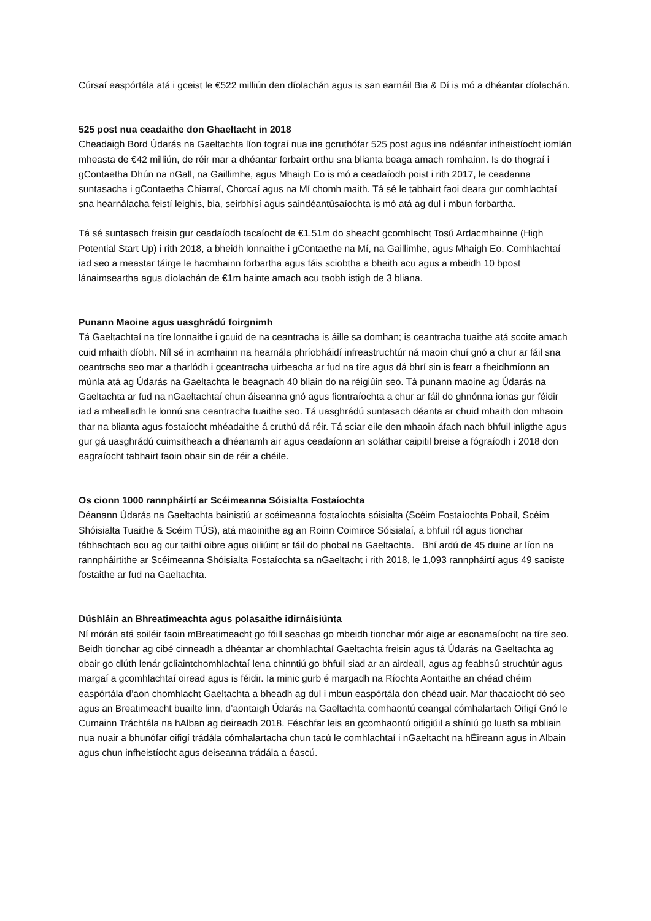Cúrsaí easpórtála atá i gceist le €522 milliún den díolachán agus is san earnáil Bia & Dí is mó a dhéantar díolachán.
525 post nua ceadaithe don Ghaeltacht in 2018
Cheadaigh Bord Údarás na Gaeltachta líon tograí nua ina gcruthófar 525 post agus ina ndéanfar infheistíocht iomlán mheasta de €42 milliún, de réir mar a dhéantar forbairt orthu sna blianta beaga amach romhainn. Is do thograí i gContaetha Dhún na nGall, na Gaillimhe, agus Mhaigh Eo is mó a ceadaíodh poist i rith 2017, le ceadanna suntasacha i gContaetha Chiarraí, Chorcaí agus na Mí chomh maith. Tá sé le tabhairt faoi deara gur comhlachtaí sna hearnálacha feistí leighis, bia, seirbhísí agus saindéantúsaíochta is mó atá ag dul i mbun forbartha.
Tá sé suntasach freisin gur ceadaíodh tacaíocht de €1.51m do sheacht gcomhlacht Tosú Ardacmhainne (High Potential Start Up) i rith 2018, a bheidh lonnaithe i gContaethe na Mí, na Gaillimhe, agus Mhaigh Eo. Comhlachtaí iad seo a meastar táirge le hacmhainn forbartha agus fáis sciobtha a bheith acu agus a mbeidh 10 bpost lánaimseartha agus díolachán de €1m bainte amach acu taobh istigh de 3 bliana.
Punann Maoine agus uasghrádú foirgnimh
Tá Gaeltachtaí na tíre lonnaithe i gcuid de na ceantracha is áille sa domhan; is ceantracha tuaithe atá scoite amach cuid mhaith díobh. Níl sé in acmhainn na hearnála phríobháidí infreastruchtúr ná maoin chuí gnó a chur ar fáil sna ceantracha seo mar a tharlódh i gceantracha uirbeacha ar fud na tíre agus dá bhrí sin is fearr a fheidhmíonn an múnla atá ag Údarás na Gaeltachta le beagnach 40 bliain do na réigiúin seo. Tá punann maoine ag Údarás na Gaeltachta ar fud na nGaeltachtaí chun áiseanna gnó agus fiontraíochta a chur ar fáil do ghnónna ionas gur féidir iad a mhealladh le lonnú sna ceantracha tuaithe seo. Tá uasghrádú suntasach déanta ar chuid mhaith don mhaoin thar na blianta agus fostaíocht mhéadaithe á cruthú dá réir. Tá sciar eile den mhaoin áfach nach bhfuil inligthe agus gur gá uasghrádú cuimsitheach a dhéanamh air agus ceadaíonn an soláthar caipitil breise a fógraíodh i 2018 don eagraíocht tabhairt faoin obair sin de réir a chéile.
Os cionn 1000 rannpháirtí ar Scéimeanna Sóisialta Fostaíochta
Déanann Údarás na Gaeltachta bainistiú ar scéimeanna fostaíochta sóisialta (Scéim Fostaíochta Pobail, Scéim Shóisialta Tuaithe & Scéim TÚS), atá maoinithe ag an Roinn Coimirce Sóisialaí, a bhfuil ról agus tionchar tábhachtach acu ag cur taithí oibre agus oiliúint ar fáil do phobal na Gaeltachta. Bhí ardú de 45 duine ar líon na rannpháirtithe ar Scéimeanna Shóisialta Fostaíochta sa nGaeltacht i rith 2018, le 1,093 rannpháirtí agus 49 saoiste fostaithe ar fud na Gaeltachta.
Dúshláin an Bhreatimeachta agus polasaithe idirnáisiúnta
Ní mórán atá soiléir faoin mBreatimeacht go fóill seachas go mbeidh tionchar mór aige ar eacnamaíocht na tíre seo. Beidh tionchar ag cibé cinneadh a dhéantar ar chomhlachtaí Gaeltachta freisin agus tá Údarás na Gaeltachta ag obair go dlúth lenár gcliaintchomhlachtaí lena chinntiú go bhfuil siad ar an airdeall, agus ag feabhsú struchtúr agus margaí a gcomhlachtaí oiread agus is féidir. Ia minic gurb é margadh na Ríochta Aontaithe an chéad chéim easpórtála d’aon chomhlacht Gaeltachta a bheadh ag dul i mbun easpórtála don chéad uair. Mar thacaíocht dó seo agus an Breatimeacht buailte linn, d’aontaigh Údarás na Gaeltachta comhaontú ceangal cómhalartach Oifigí Gnó le Cumainn Tráchtála na hAlban ag deireadh 2018. Féachfar leis an gcomhaontú oifigiúil a shíniú go luath sa mbliain nua nuair a bhunófar oifigí trádála cómhalartacha chun tacú le comhlachtaí i nGaeltacht na hÉireann agus in Albain agus chun infheistíocht agus deiseanna trádála a éascú.